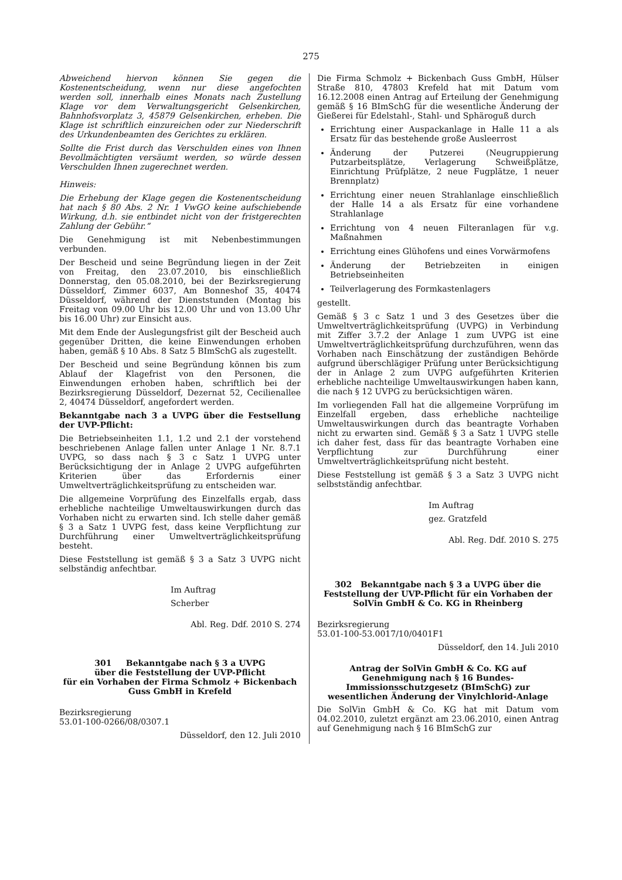275
Abweichend hiervon können Sie gegen die Kostenentscheidung, wenn nur diese angefochten werden soll, innerhalb eines Monats nach Zustellung Klage vor dem Verwaltungsgericht Gelsenkirchen, Bahnhofsvorplatz 3, 45879 Gelsenkirchen, erheben. Die Klage ist schriftlich einzureichen oder zur Niederschrift des Urkundenbeamten des Gerichtes zu erklären.
Sollte die Frist durch das Verschulden eines von Ihnen Bevollmächtigten versäumt werden, so würde dessen Verschulden Ihnen zugerechnet werden.
Hinweis:
Die Erhebung der Klage gegen die Kostenentscheidung hat nach § 80 Abs. 2 Nr. 1 VwGO keine aufschiebende Wirkung, d.h. sie entbindet nicht von der fristgerechten Zahlung der Gebühr.“
Die Genehmigung ist mit Nebenbestimmungen verbunden.
Der Bescheid und seine Begründung liegen in der Zeit von Freitag, den 23.07.2010, bis einschließlich Donnerstag, den 05.08.2010, bei der Bezirksregierung Düsseldorf, Zimmer 6037, Am Bonneshof 35, 40474 Düsseldorf, während der Dienststunden (Montag bis Freitag von 09.00 Uhr bis 12.00 Uhr und von 13.00 Uhr bis 16.00 Uhr) zur Einsicht aus.
Mit dem Ende der Auslegungsfrist gilt der Bescheid auch gegenüber Dritten, die keine Einwendungen erhoben haben, gemäß § 10 Abs. 8 Satz 5 BImSchG als zugestellt.
Der Bescheid und seine Begründung können bis zum Ablauf der Klagefrist von den Personen, die Einwendungen erhoben haben, schriftlich bei der Bezirksregierung Düsseldorf, Dezernat 52, Cecilienallee 2, 40474 Düsseldorf, angefordert werden.
Bekanntgabe nach 3 a UVPG über die Festsellung der UVP-Pflicht:
Die Betriebseinheiten 1.1, 1.2 und 2.1 der vorstehend beschriebenen Anlage fallen unter Anlage 1 Nr. 8.7.1 UVPG, so dass nach § 3 c Satz 1 UVPG unter Berücksichtigung der in Anlage 2 UVPG aufgeführten Kriterien über das Erfordernis einer Umweltverträglichkeitsprüfung zu entscheiden war.
Die allgemeine Vorprüfung des Einzelfalls ergab, dass erhebliche nachteilige Umweltauswirkungen durch das Vorhaben nicht zu erwarten sind. Ich stelle daher gemäß § 3 a Satz 1 UVPG fest, dass keine Verpflichtung zur Durchführung einer Umweltverträglichkeitsprüfung besteht.
Diese Feststellung ist gemäß § 3 a Satz 3 UVPG nicht selbständig anfechtbar.
Im Auftrag
Scherber
Abl. Reg. Ddf. 2010 S. 274
301 Bekanntgabe nach § 3 a UVPG
über die Feststellung der UVP-Pflicht
für ein Vorhaben der Firma Schmolz + Bickenbach Guss GmbH in Krefeld
Bezirksregierung
53.01-100-0266/08/0307.1
Düsseldorf, den 12. Juli 2010
Die Firma Schmolz + Bickenbach Guss GmbH, Hülser Straße 810, 47803 Krefeld hat mit Datum vom 16.12.2008 einen Antrag auf Erteilung der Genehmigung gemäß § 16 BImSchG für die wesentliche Änderung der Gießerei für Edelstahl-, Stahl- und Sphäroguß durch
Errichtung einer Auspackanlage in Halle 11 a als Ersatz für das bestehende große Ausleerrost
Änderung der Putzerei (Neugruppierung Putzarbeitsplätze, Verlagerung Schweißplätze, Einrichtung Prüfplätze, 2 neue Fugplätze, 1 neuer Brennplatz)
Errichtung einer neuen Strahlanlage einschließlich der Halle 14 a als Ersatz für eine vorhandene Strahlanlage
Errichtung von 4 neuen Filteranlagen für v.g. Maßnahmen
Errichtung eines Glühofens und eines Vorwärmofens
Änderung der Betriebzeiten in einigen Betriebseinheiten
Teilverlagerung des Formkastenlagers
gestellt.
Gemäß § 3 c Satz 1 und 3 des Gesetzes über die Umweltverträglichkeitsprüfung (UVPG) in Verbindung mit Ziffer 3.7.2 der Anlage 1 zum UVPG ist eine Umweltverträglichkeitsprüfung durchzuführen, wenn das Vorhaben nach Einschätzung der zuständigen Behörde aufgrund überschlägiger Prüfung unter Berücksichtigung der in Anlage 2 zum UVPG aufgeführten Kriterien erhebliche nachteilige Umweltauswirkungen haben kann, die nach § 12 UVPG zu berücksichtigen wären.
Im vorliegenden Fall hat die allgemeine Vorprüfung im Einzelfall ergeben, dass erhebliche nachteilige Umweltauswirkungen durch das beantragte Vorhaben nicht zu erwarten sind. Gemäß § 3 a Satz 1 UVPG stelle ich daher fest, dass für das beantragte Vorhaben eine Verpflichtung zur Durchführung einer Umweltverträglichkeitsprüfung nicht besteht.
Diese Feststellung ist gemäß § 3 a Satz 3 UVPG nicht selbstständig anfechtbar.
Im Auftrag
gez. Gratzfeld
Abl. Reg. Ddf. 2010 S. 275
302 Bekanntgabe nach § 3 a UVPG über die Feststellung der UVP-Pflicht für ein Vorhaben der SolVin GmbH & Co. KG in Rheinberg
Bezirksregierung
53.01-100-53.0017/10/0401F1
Düsseldorf, den 14. Juli 2010
Antrag der SolVin GmbH & Co. KG auf Genehmigung nach § 16 Bundes-Immissionsschutzgesetz (BImSchG) zur wesentlichen Änderung der Vinylchlorid-Anlage
Die SolVin GmbH & Co. KG hat mit Datum vom 04.02.2010, zuletzt ergänzt am 23.06.2010, einen Antrag auf Genehmigung nach § 16 BImSchG zur